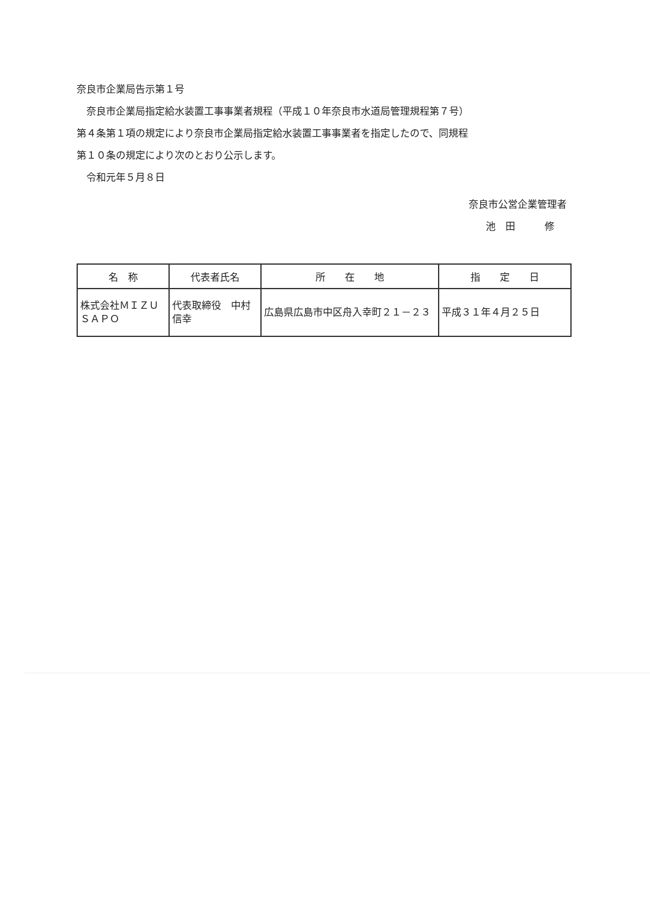奈良市企業局告示第１号
　奈良市企業局指定給水装置工事事業者規程（平成１０年奈良市水道局管理規程第７号）
第４条第１項の規定により奈良市企業局指定給水装置工事事業者を指定したので、同規程
第１０条の規定により次のとおり公示します。
　令和元年５月８日
奈良市公営企業管理者
池　田　　　修
| 名 称 | 代表者氏名 | 所 在 地 | 指 定 日 |
| --- | --- | --- | --- |
| 株式会社ＭＩＺＵＳＡＰＯ | 代表取締役 中村 信幸 | 広島県広島市中区舟入幸町２１－２３ | 平成３１年４月２５日 |